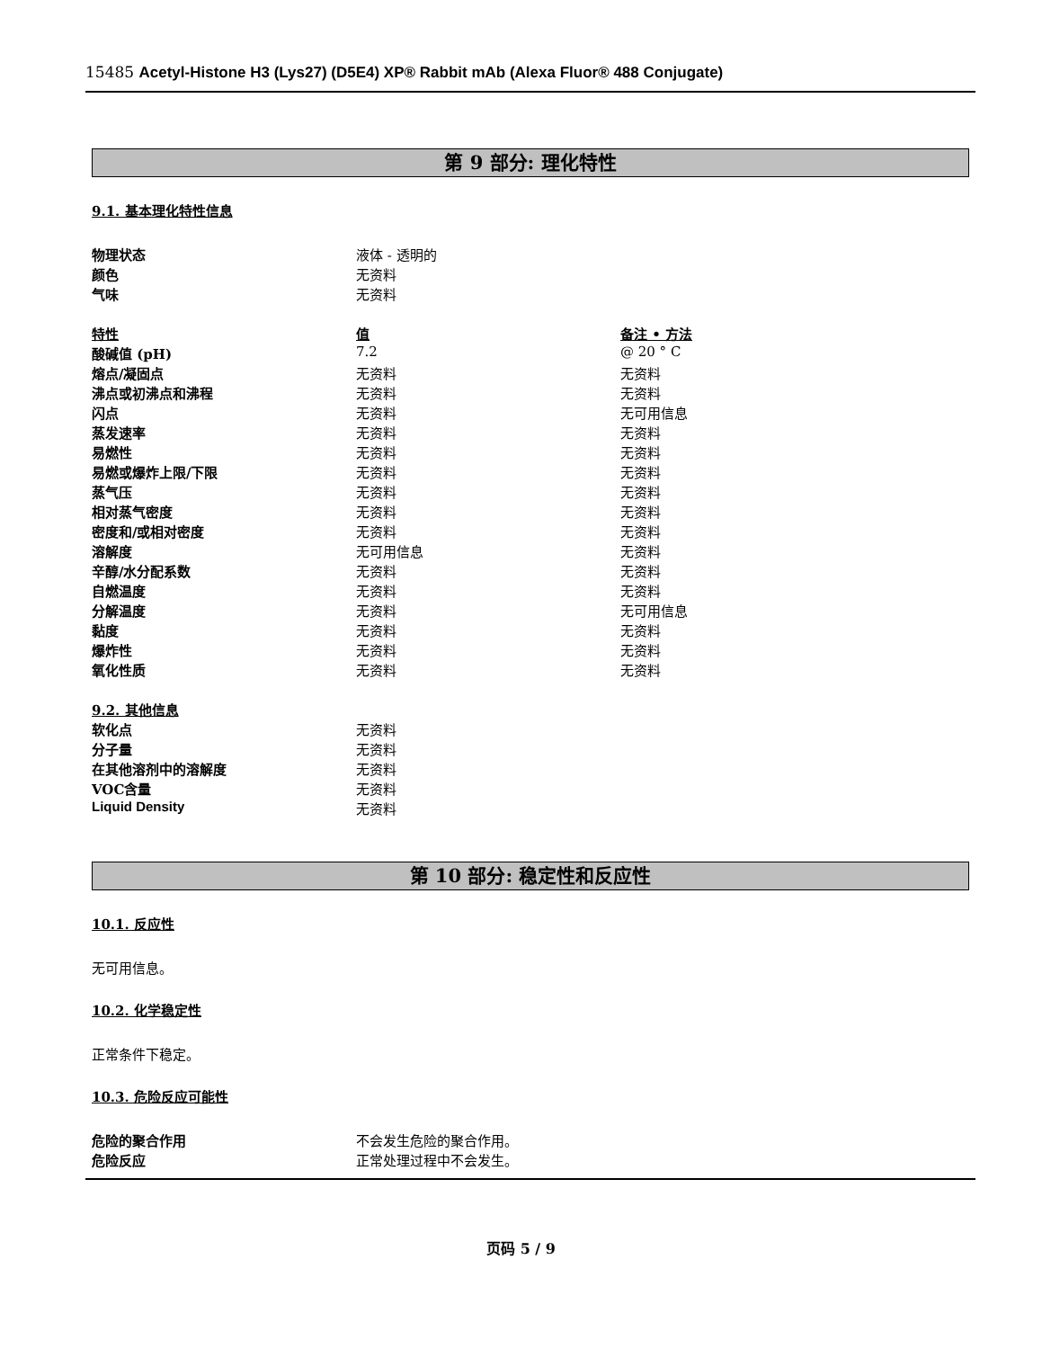15485 Acetyl-Histone H3 (Lys27) (D5E4) XP® Rabbit mAb (Alexa Fluor® 488 Conjugate)
第 9 部分: 理化特性
9.1. 基本理化特性信息
| 物理状态 | 液体 - 透明的 | |
| 颜色 | 无资料 | |
| 气味 | 无资料 | |
| 特性 | 值 | 备注 • 方法 |
| 酸碱值 (pH) | 7.2 | @ 20 ° C |
| 熔点/凝固点 | 无资料 | 无资料 |
| 沸点或初沸点和沸程 | 无资料 | 无资料 |
| 闪点 | 无资料 | 无可用信息 |
| 蒸发速率 | 无资料 | 无资料 |
| 易燃性 | 无资料 | 无资料 |
| 易燃或爆炸上限/下限 | 无资料 | 无资料 |
| 蒸气压 | 无资料 | 无资料 |
| 相对蒸气密度 | 无资料 | 无资料 |
| 密度和/或相对密度 | 无资料 | 无资料 |
| 溶解度 | 无可用信息 | 无资料 |
| 辛醇/水分配系数 | 无资料 | 无资料 |
| 自燃温度 | 无资料 | 无资料 |
| 分解温度 | 无资料 | 无可用信息 |
| 黏度 | 无资料 | 无资料 |
| 爆炸性 | 无资料 | 无资料 |
| 氧化性质 | 无资料 | 无资料 |
| 9.2. 其他信息 | | |
| 软化点 | 无资料 | |
| 分子量 | 无资料 | |
| 在其他溶剂中的溶解度 | 无资料 | |
| VOC含量 | 无资料 | |
| Liquid Density | 无资料 | |
第 10 部分: 稳定性和反应性
10.1. 反应性
无可用信息。
10.2. 化学稳定性
正常条件下稳定。
10.3. 危险反应可能性
| 危险的聚合作用 | 不会发生危险的聚合作用。 |
| 危险反应 | 正常处理过程中不会发生。 |
页码 5 / 9